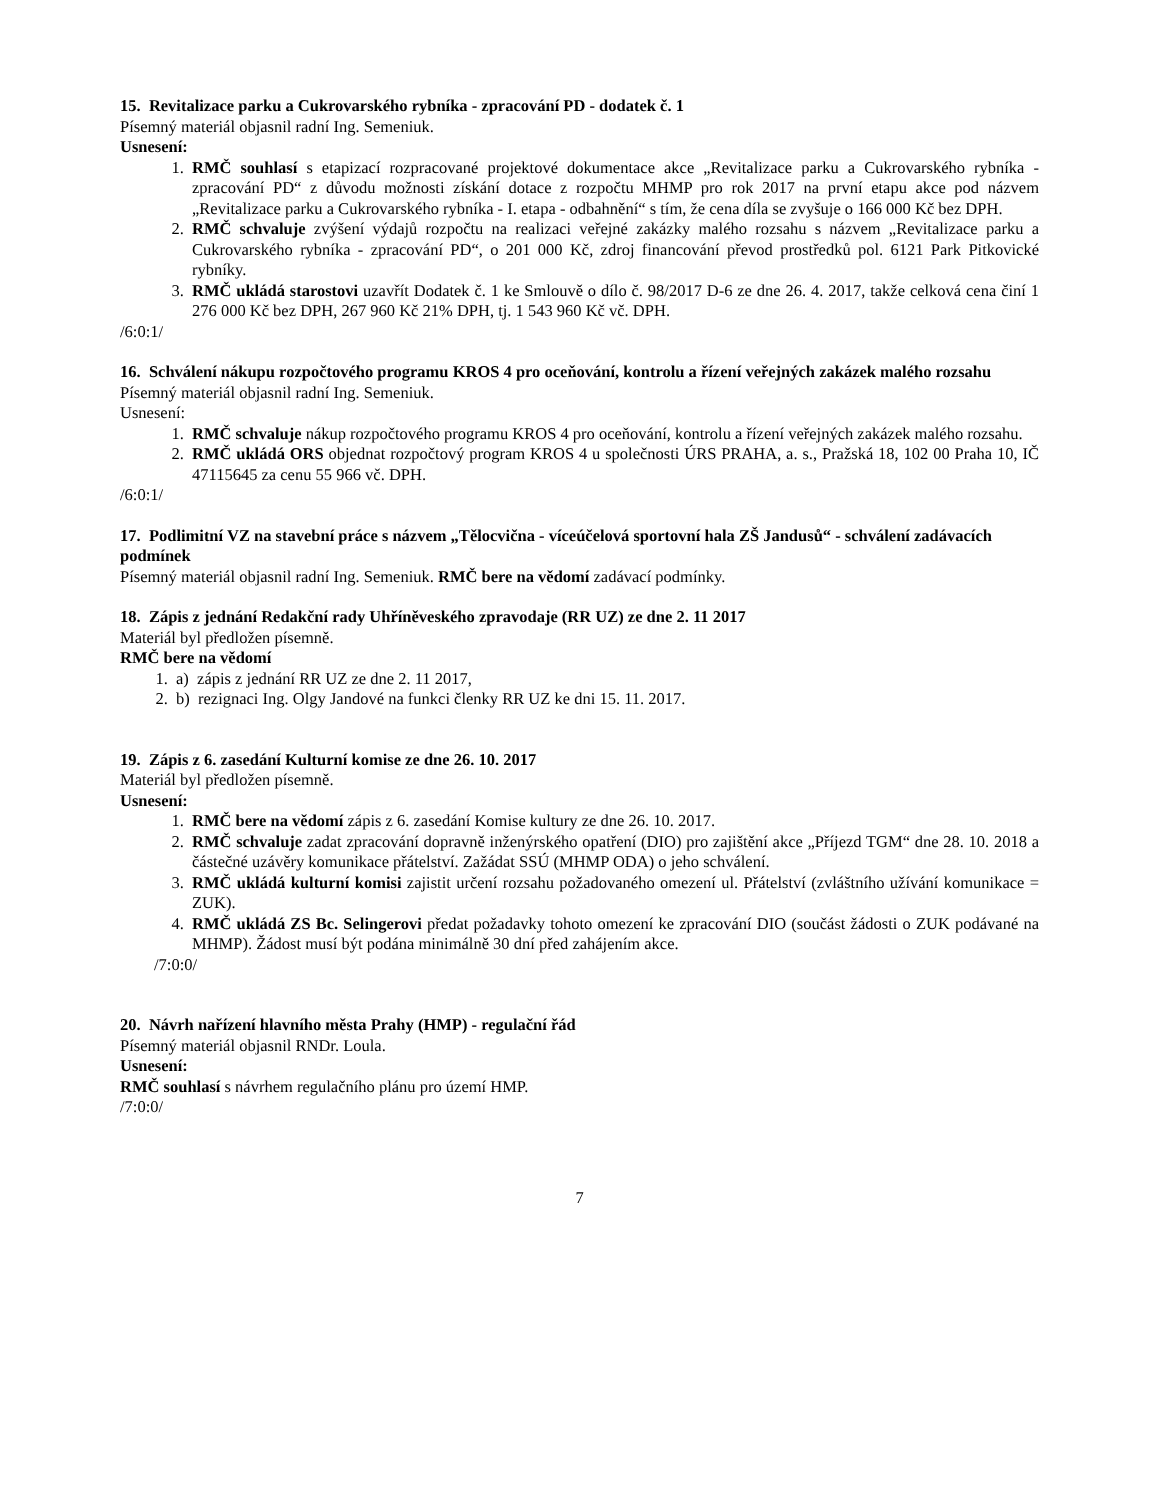15. Revitalizace parku a Cukrovarského rybníka - zpracování PD - dodatek č. 1
Písemný materiál objasnil radní Ing. Semeniuk.
Usnesení:
1. RMČ souhlasí s etapizací rozpracované projektové dokumentace akce „Revitalizace parku a Cukrovarského rybníka - zpracování PD“ z důvodu možnosti získání dotace z rozpočtu MHMP pro rok 2017 na první etapu akce pod názvem „Revitalizace parku a Cukrovarského rybníka - I. etapa - odbahnění“ s tím, že cena díla se zvyšuje o 166 000 Kč bez DPH.
2. RMČ schvaluje zvýšení výdajů rozpočtu na realizaci veřejné zakázky malého rozsahu s názvem „Revitalizace parku a Cukrovarského rybníka - zpracování PD“, o 201 000 Kč, zdroj financování převod prostředků pol. 6121 Park Pitkovické rybníky.
3. RMČ ukládá starostovi uzavřít Dodatek č. 1 ke Smlouvě o dílo č. 98/2017 D-6 ze dne 26. 4. 2017, takže celková cena činí 1 276 000 Kč bez DPH, 267 960 Kč 21% DPH, tj. 1 543 960 Kč vč. DPH.
/6:0:1/
16. Schválení nákupu rozpočtového programu KROS 4 pro oceňování, kontrolu a řízení veřejných zakázek malého rozsahu
Písemný materiál objasnil radní Ing. Semeniuk.
Usnesení:
1. RMČ schvaluje nákup rozpočtového programu KROS 4 pro oceňování, kontrolu a řízení veřejných zakázek malého rozsahu.
2. RMČ ukládá ORS objednat rozpočtový program KROS 4 u společnosti ÚRS PRAHA, a. s., Pražská 18, 102 00 Praha 10, IČ 47115645 za cenu 55 966 vč. DPH.
/6:0:1/
17. Podlimitní VZ na stavební práce s názvem „Tělocvična - víceúčelová sportovní hala ZŠ Jandusů“ - schválení zadávacích podmínek
Písemný materiál objasnil radní Ing. Semeniuk. RMČ bere na vědomí zadávací podmínky.
18. Zápis z jednání Redakční rady Uhříněveského zpravodaje (RR UZ) ze dne 2. 11 2017
Materiál byl předložen písemně.
RMČ bere na vědomí
1. a) zápis z jednání RR UZ ze dne 2. 11 2017,
2. b) rezignaci Ing. Olgy Jandové na funkci členky RR UZ ke dni 15. 11. 2017.
19. Zápis z 6. zasedání Kulturní komise ze dne 26. 10. 2017
Materiál byl předložen písemně.
Usnesení:
1. RMČ bere na vědomí zápis z 6. zasedání Komise kultury ze dne 26. 10. 2017.
2. RMČ schvaluje zadat zpracování dopravně inženýrského opatření (DIO) pro zajištění akce „Příjezd TGM“ dne 28. 10. 2018 a částečné uzávěry komunikace přátelství. Zažádat SSÚ (MHMP ODA) o jeho schválení.
3. RMČ ukládá kulturní komisi zajistit určení rozsahu požadovaného omezení ul. Přátelství (zvláštního užívání komunikace = ZUK).
4. RMČ ukládá ZS Bc. Selingerovi předat požadavky tohoto omezení ke zpracování DIO (součást žádosti o ZUK podávané na MHMP). Žádost musí být podána minimálně 30 dní před zahájením akce.
/7:0:0/
20. Návrh nařízení hlavního města Prahy (HMP) - regulační řád
Písemný materiál objasnil RNDr. Loula.
Usnesení:
RMČ souhlasí s návrhem regulačního plánu pro území HMP.
/7:0:0/
7